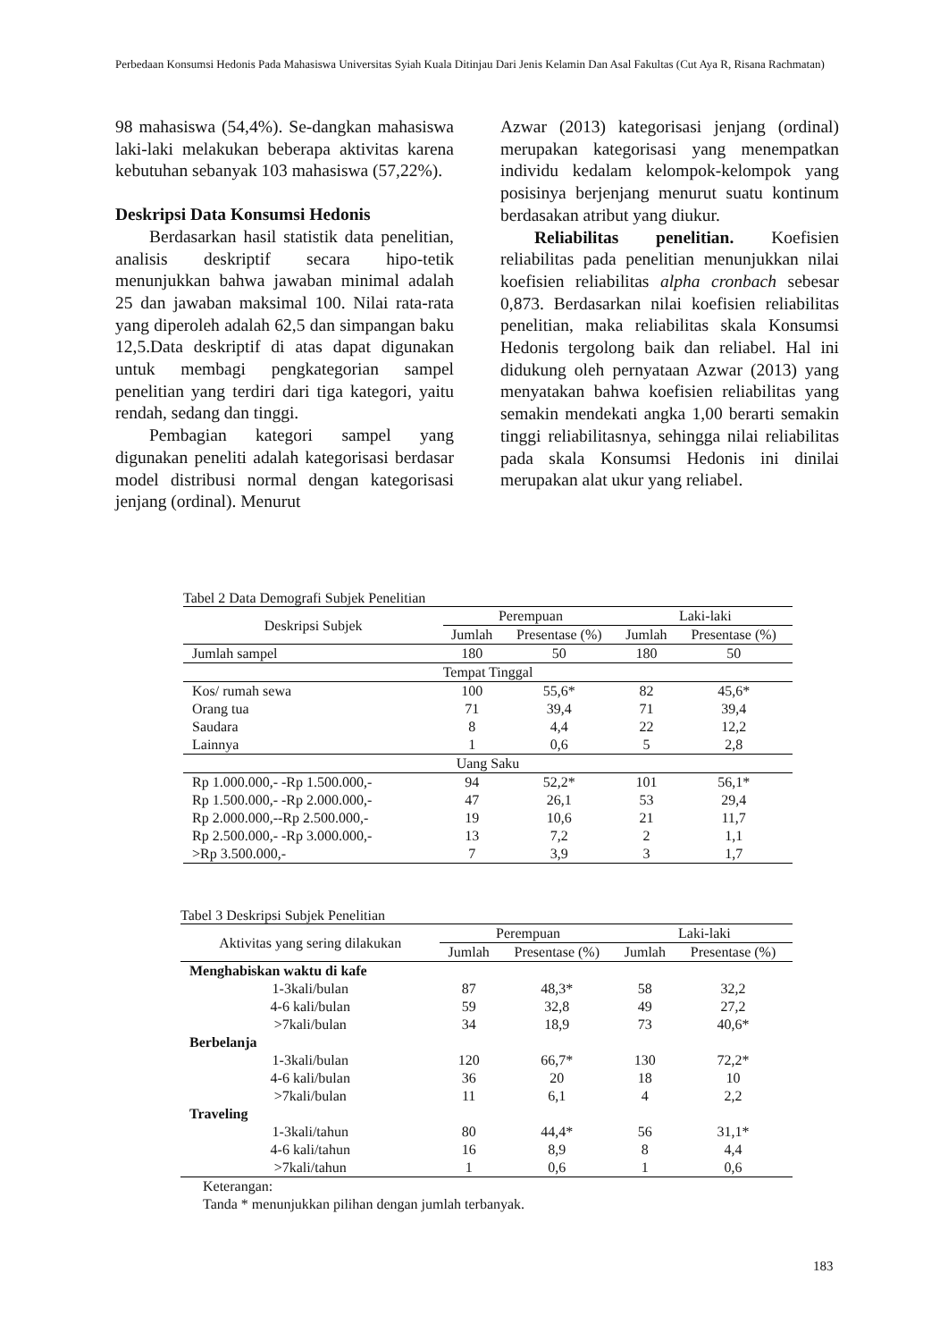Perbedaan Konsumsi Hedonis Pada Mahasiswa Universitas Syiah Kuala Ditinjau Dari Jenis Kelamin Dan Asal Fakultas (Cut Aya R, Risana Rachmatan)
98 mahasiswa (54,4%). Se-dangkan mahasiswa laki-laki melakukan beberapa aktivitas karena kebutuhan sebanyak 103 mahasiswa (57,22%).
Deskripsi Data Konsumsi Hedonis
Berdasarkan hasil statistik data penelitian, analisis deskriptif secara hipo-tetik menunjukkan bahwa jawaban minimal adalah 25 dan jawaban maksimal 100. Nilai rata-rata yang diperoleh adalah 62,5 dan simpangan baku 12,5.Data deskriptif di atas dapat digunakan untuk membagi pengkategorian sampel penelitian yang terdiri dari tiga kategori, yaitu rendah, sedang dan tinggi.
Pembagian kategori sampel yang digunakan peneliti adalah kategorisasi berdasar model distribusi normal dengan kategorisasi jenjang (ordinal). Menurut
Azwar (2013) kategorisasi jenjang (ordinal) merupakan kategorisasi yang menempatkan individu kedalam kelompok-kelompok yang posisinya berjenjang menurut suatu kontinum berdasakan atribut yang diukur.
Reliabilitas penelitian. Koefisien reliabilitas pada penelitian menunjukkan nilai koefisien reliabilitas alpha cronbach sebesar 0,873. Berdasarkan nilai koefisien reliabilitas penelitian, maka reliabilitas skala Konsumsi Hedonis tergolong baik dan reliabel. Hal ini didukung oleh pernyataan Azwar (2013) yang menyatakan bahwa koefisien reliabilitas yang semakin mendekati angka 1,00 berarti semakin tinggi reliabilitasnya, sehingga nilai reliabilitas pada skala Konsumsi Hedonis ini dinilai merupakan alat ukur yang reliabel.
Tabel 2 Data Demografi Subjek Penelitian
| Deskripsi Subjek | Perempuan | | Laki-laki | |
| --- | --- | --- | --- | --- |
| | Jumlah | Presentase (%) | Jumlah | Presentase (%) |
| Jumlah sampel | 180 | 50 | 180 | 50 |
| Tempat Tinggal | | | | |
| Kos/ rumah sewa | 100 | 55,6* | 82 | 45,6* |
| Orang tua | 71 | 39,4 | 71 | 39,4 |
| Saudara | 8 | 4,4 | 22 | 12,2 |
| Lainnya | 1 | 0,6 | 5 | 2,8 |
| Uang Saku | | | | |
| Rp 1.000.000,- -Rp 1.500.000,- | 94 | 52,2* | 101 | 56,1* |
| Rp 1.500.000,- -Rp 2.000.000,- | 47 | 26,1 | 53 | 29,4 |
| Rp 2.000.000,--Rp 2.500.000,- | 19 | 10,6 | 21 | 11,7 |
| Rp 2.500.000,- -Rp 3.000.000,- | 13 | 7,2 | 2 | 1,1 |
| >Rp 3.500.000,- | 7 | 3,9 | 3 | 1,7 |
Tabel 3 Deskripsi Subjek Penelitian
| Aktivitas yang sering dilakukan | Perempuan | | Laki-laki | |
| --- | --- | --- | --- | --- |
| | Jumlah | Presentase (%) | Jumlah | Presentase (%) |
| Menghabiskan waktu di kafe | | | | |
| 1-3kali/bulan | 87 | 48,3* | 58 | 32,2 |
| 4-6 kali/bulan | 59 | 32,8 | 49 | 27,2 |
| >7kali/bulan | 34 | 18,9 | 73 | 40,6* |
| Berbelanja | | | | |
| 1-3kali/bulan | 120 | 66,7* | 130 | 72,2* |
| 4-6 kali/bulan | 36 | 20 | 18 | 10 |
| >7kali/bulan | 11 | 6,1 | 4 | 2,2 |
| Traveling | | | | |
| 1-3kali/tahun | 80 | 44,4* | 56 | 31,1* |
| 4-6 kali/tahun | 16 | 8,9 | 8 | 4,4 |
| >7kali/tahun | 1 | 0,6 | 1 | 0,6 |
Keterangan:
Tanda * menunjukkan pilihan dengan jumlah terbanyak.
183